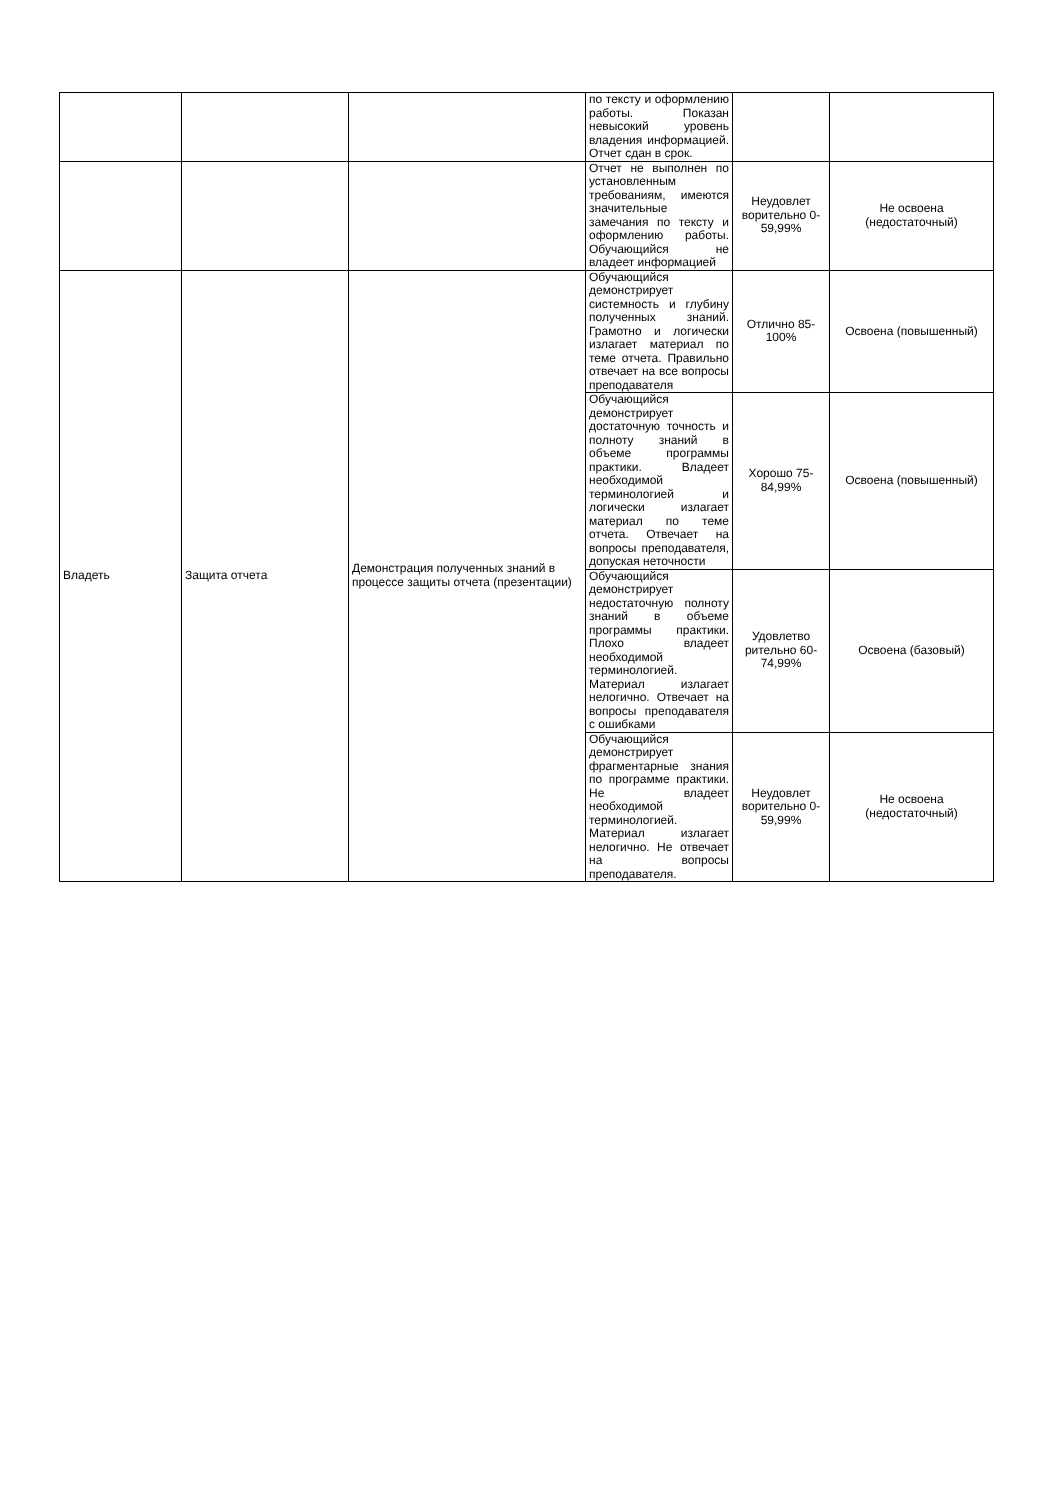| | | | по тексту и оформлению работы. Показан невысокий уровень владения информацией. Отчет сдан в срок. | | |
| | | | Отчет не выполнен по установленным требованиям, имеются значительные замечания по тексту и оформлению работы. Обучающийся не владеет информацией | Неудовлет ворительно 0-59,99% | Не освоена (недостаточный) |
| Владеть | Защита отчета | Демонстрация полученных знаний в процессе защиты отчета (презентации) | Обучающийся демонстрирует системность и глубину полученных знаний. Грамотно и логически излагает материал по теме отчета. Правильно отвечает на все вопросы преподавателя | Отлично 85-100% | Освоена (повышенный) |
| | | | Обучающийся демонстрирует достаточную точность и полноту знаний в объеме программы практики. Владеет необходимой терминологией и логически излагает материал по теме отчета. Отвечает на вопросы преподавателя, допуская неточности | Хорошо 75-84,99% | Освоена (повышенный) |
| | | | Обучающийся демонстрирует недостаточную полноту знаний в объеме программы практики. Плохо владеет необходимой терминологией. Материал излагает нелогично. Отвечает на вопросы преподавателя с ошибками | Удовлетво рительно 60-74,99% | Освоена (базовый) |
| | | | Обучающийся демонстрирует фрагментарные знания по программе практики. Не владеет необходимой терминологией. Материал излагает нелогично. Не отвечает на вопросы преподавателя. | Неудовлет ворительно 0-59,99% | Не освоена (недостаточный) |